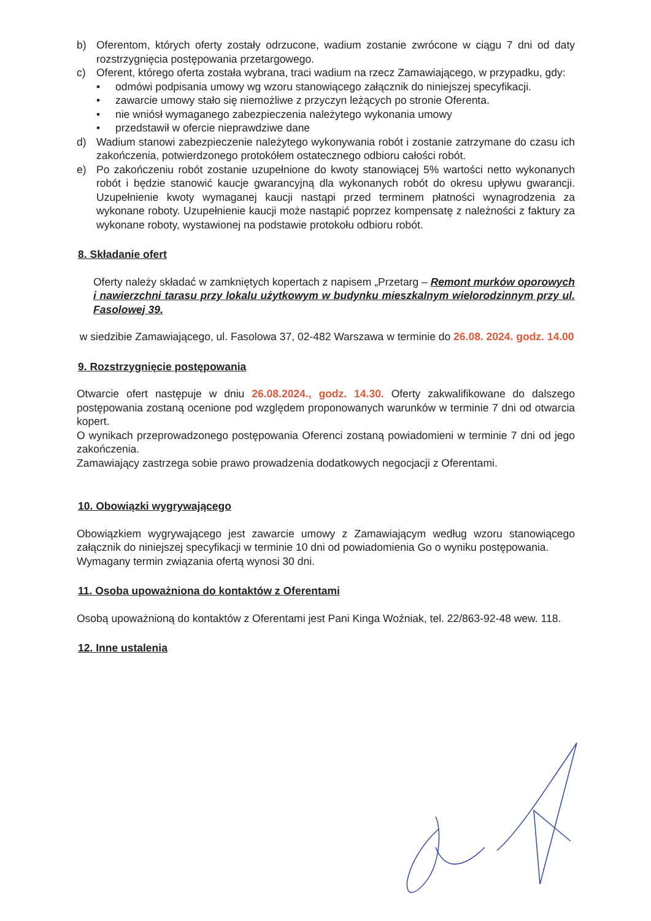b) Oferentom, których oferty zostały odrzucone, wadium zostanie zwrócone w ciągu 7 dni od daty rozstrzygnięcia postępowania przetargowego.
c) Oferent, którego oferta została wybrana, traci wadium na rzecz Zamawiającego, w przypadku, gdy:
• odmówi podpisania umowy wg wzoru stanowiącego załącznik do niniejszej specyfikacji.
• zawarcie umowy stało się niemożliwe z przyczyn leżących po stronie Oferenta.
• nie wniósł wymaganego zabezpieczenia należytego wykonania umowy
• przedstawił w ofercie nieprawdziwe dane
d) Wadium stanowi zabezpieczenie należytego wykonywania robót i zostanie zatrzymane do czasu ich zakończenia, potwierdzonego protokółem ostatecznego odbioru całości robót.
e) Po zakończeniu robót zostanie uzupełnione do kwoty stanowiącej 5% wartości netto wykonanych robót i będzie stanowić kaucje gwarancyjną dla wykonanych robót do okresu upływu gwarancji. Uzupełnienie kwoty wymaganej kaucji nastąpi przed terminem płatności wynagrodzenia za wykonane roboty. Uzupełnienie kaucji może nastąpić poprzez kompensatę z należności z faktury za wykonane roboty, wystawionej na podstawie protokołu odbioru robót.
8. Składanie ofert
Oferty należy składać w zamkniętych kopertach z napisem „Przetarg – Remont murków oporowych i nawierzchni tarasu przy lokalu użytkowym w budynku mieszkalnym wielorodzinnym przy ul. Fasolowej 39.
w siedzibie Zamawiającego, ul. Fasolowa 37, 02-482 Warszawa w terminie do 26.08. 2024. godz. 14.00
9. Rozstrzygnięcie postępowania
Otwarcie ofert następuje w dniu 26.08.2024., godz. 14.30. Oferty zakwalifikowane do dalszego postępowania zostaną ocenione pod względem proponowanych warunków w terminie 7 dni od otwarcia kopert.
O wynikach przeprowadzonego postępowania Oferenci zostaną powiadomieni w terminie 7 dni od jego zakończenia.
Zamawiający zastrzega sobie prawo prowadzenia dodatkowych negocjacji z Oferentami.
10. Obowiązki wygrywającego
Obowiązkiem wygrywającego jest zawarcie umowy z Zamawiającym według wzoru stanowiącego załącznik do niniejszej specyfikacji w terminie 10 dni od powiadomienia Go o wyniku postępowania.
Wymagany termin związania ofertą wynosi 30 dni.
11. Osoba upoważniona do kontaktów z Oferentami
Osobą upoważnioną do kontaktów z Oferentami jest Pani Kinga Woźniak, tel. 22/863-92-48 wew. 118.
12. Inne ustalenia